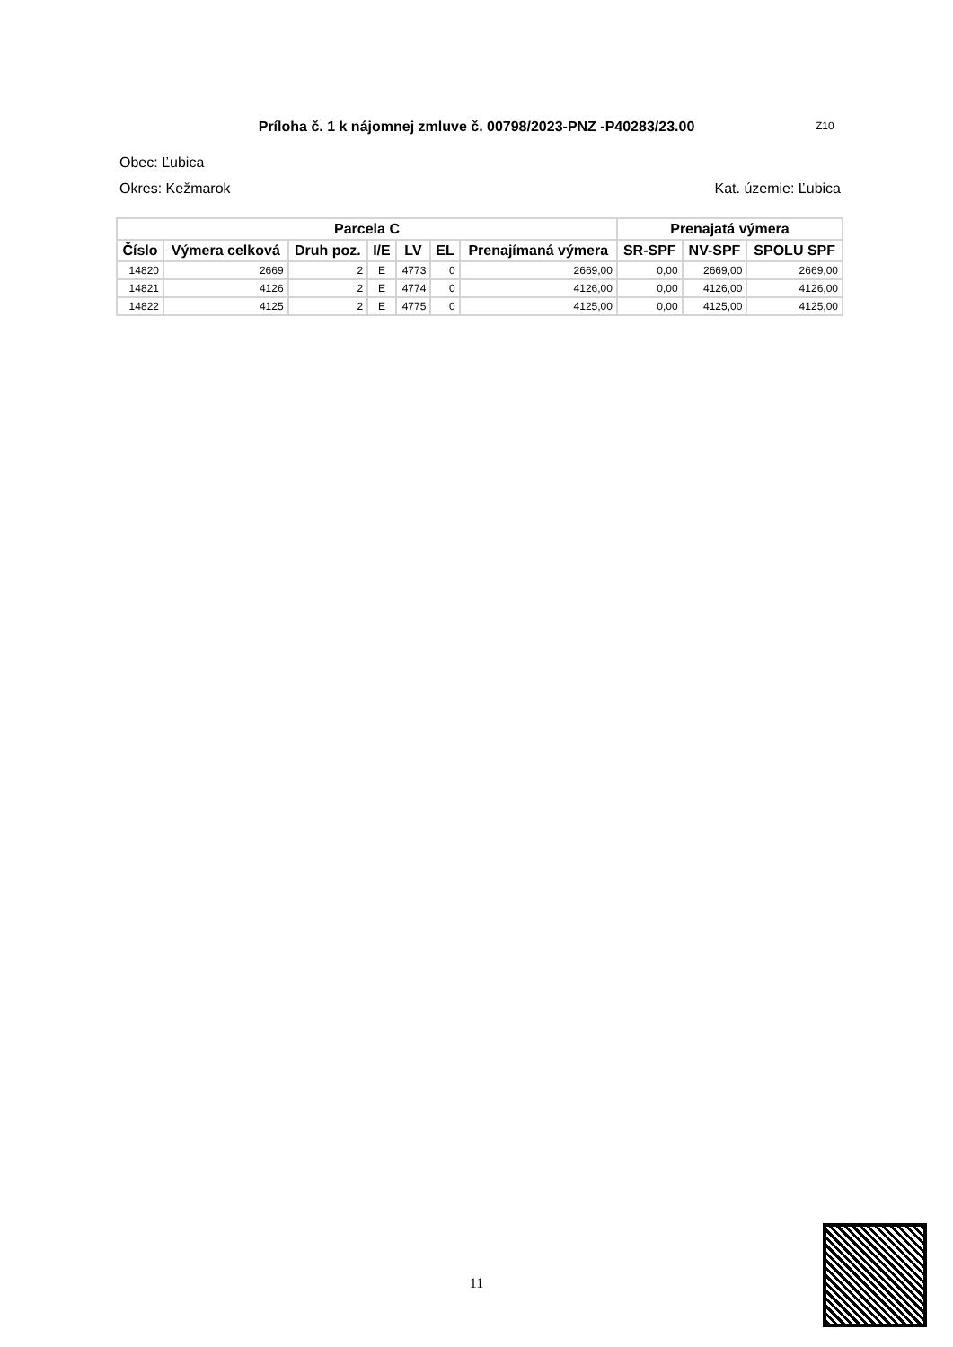Príloha č. 1 k nájomnej zmluve č. 00798/2023-PNZ -P40283/23.00 Z10
Obec: Ľubica
Okres: Kežmarok Kat. územie: Ľubica
| Parcela C | | | | | | | Prenajatá výmera | | |
| --- | --- | --- | --- | --- | --- | --- | --- | --- | --- |
| Číslo | Výmera celková | Druh poz. | I/E | LV | EL | Prenajímaná výmera | SR-SPF | NV-SPF | SPOLU SPF |
| 14820 | 2669 | 2 | E | 4773 | 0 | 2669,00 | 0,00 | 2669,00 | 2669,00 |
| 14821 | 4126 | 2 | E | 4774 | 0 | 4126,00 | 0,00 | 4126,00 | 4126,00 |
| 14822 | 4125 | 2 | E | 4775 | 0 | 4125,00 | 0,00 | 4125,00 | 4125,00 |
11